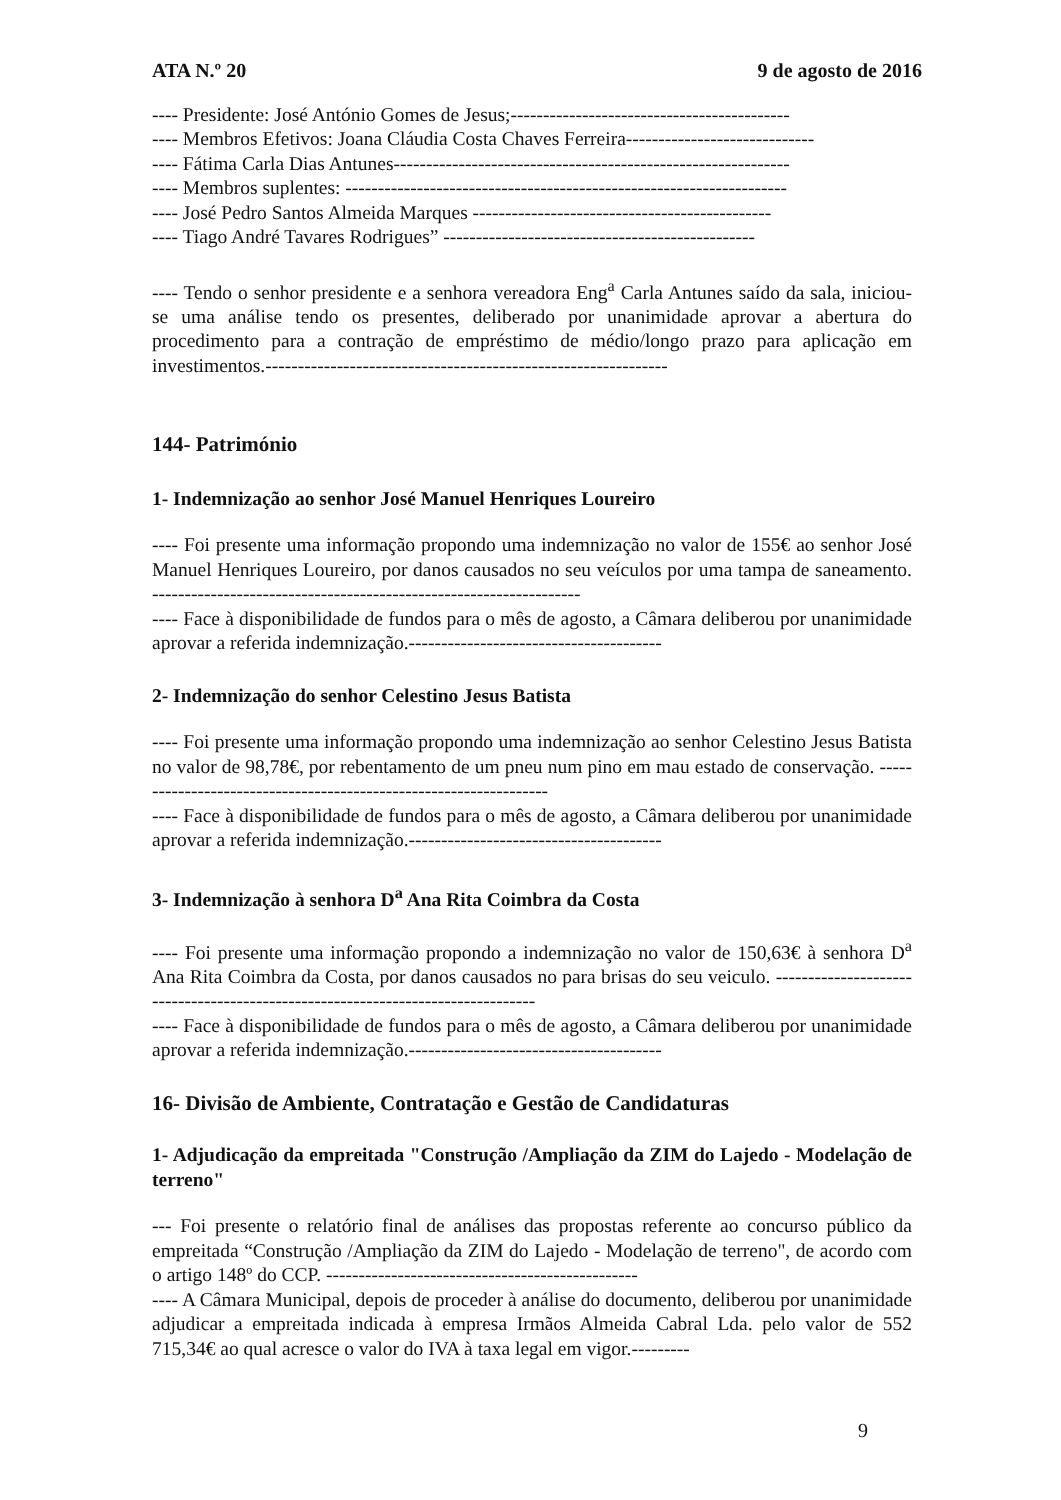ATA N.º 20 9 de agosto de 2016
---- Presidente: José António Gomes de Jesus;-------------------------------------------
---- Membros Efetivos: Joana Cláudia Costa Chaves Ferreira-----------------------------
---- Fátima Carla Dias Antunes-------------------------------------------------------------
---- Membros suplentes: --------------------------------------------------------------------
---- José Pedro Santos Almeida Marques ----------------------------------------------
---- Tiago André Tavares Rodrigues” ------------------------------------------------
---- Tendo o senhor presidente e a senhora vereadora Eng<sup>a</sup> Carla Antunes saído da sala, iniciou-se uma análise tendo os presentes, deliberado por unanimidade aprovar a abertura do procedimento para a contração de empréstimo de médio/longo prazo para aplicação em investimentos.--------------------------------------------------------------
144- Património
1- Indemnização ao senhor José Manuel Henriques Loureiro
---- Foi presente uma informação propondo uma indemnização no valor de 155€ ao senhor José Manuel Henriques Loureiro, por danos causados no seu veículos por uma tampa de saneamento. ------------------------------------------------------------------
---- Face à disponibilidade de fundos para o mês de agosto, a Câmara deliberou por unanimidade aprovar a referida indemnização.---------------------------------------
2- Indemnização do senhor Celestino Jesus Batista
---- Foi presente uma informação propondo uma indemnização ao senhor Celestino Jesus Batista no valor de 98,78€, por rebentamento de um pneu num pino em mau estado de conservação. ------------------------------------------------------------------
---- Face à disponibilidade de fundos para o mês de agosto, a Câmara deliberou por unanimidade aprovar a referida indemnização.---------------------------------------
3- Indemnização à senhora D<sup>a</sup> Ana Rita Coimbra da Costa
---- Foi presente uma informação propondo a indemnização no valor de 150,63€ à senhora D<sup>a</sup> Ana Rita Coimbra da Costa, por danos causados no para brisas do seu veiculo. --------------------------------------------------------------------------------
---- Face à disponibilidade de fundos para o mês de agosto, a Câmara deliberou por unanimidade aprovar a referida indemnização.---------------------------------------
16- Divisão de Ambiente, Contratação e Gestão de Candidaturas
1- Adjudicação da empreitada "Construção /Ampliação da ZIM do Lajedo - Modelação de terreno"
--- Foi presente o relatório final de análises das propostas referente ao concurso público da empreitada “Construção /Ampliação da ZIM do Lajedo - Modelação de terreno", de acordo com o artigo 148º do CCP. ------------------------------------------------
---- A Câmara Municipal, depois de proceder à análise do documento, deliberou por unanimidade adjudicar a empreitada indicada à empresa Irmãos Almeida Cabral Lda. pelo valor de 552 715,34€ ao qual acresce o valor do IVA à taxa legal em vigor.---------
9